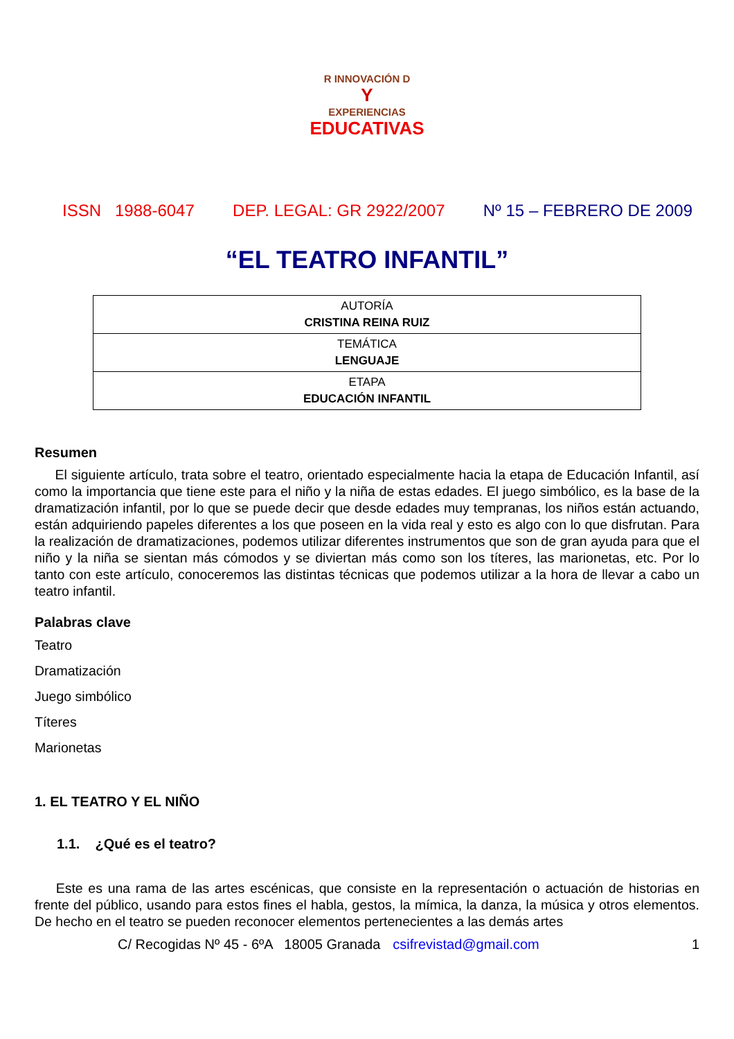R INNOVACIÓN D
Y
EXPERIENCIAS
EDUCATIVAS
ISSN 1988-6047 DEP. LEGAL: GR 2922/2007 Nº 15 – FEBRERO DE 2009
“EL TEATRO INFANTIL”
| AUTORÍA CRISTINA REINA RUIZ |
| TEMÁTICA LENGUAJE |
| ETAPA EDUCACIÓN INFANTIL |
Resumen
El siguiente artículo, trata sobre el teatro, orientado especialmente hacia la etapa de Educación Infantil, así como la importancia que tiene este para el niño y la niña de estas edades. El juego simbólico, es la base de la dramatización infantil, por lo que se puede decir que desde edades muy tempranas, los niños están actuando, están adquiriendo papeles diferentes a los que poseen en la vida real y esto es algo con lo que disfrutan. Para la realización de dramatizaciones, podemos utilizar diferentes instrumentos que son de gran ayuda para que el niño y la niña se sientan más cómodos y se diviertan más como son los títeres, las marionetas, etc. Por lo tanto con este artículo, conoceremos las distintas técnicas que podemos utilizar a la hora de llevar a cabo un teatro infantil.
Palabras clave
Teatro
Dramatización
Juego simbólico
Títeres
Marionetas
1. EL TEATRO Y EL NIÑO
1.1. ¿Qué es el teatro?
Este es una rama de las artes escénicas, que consiste en la representación o actuación de historias en frente del público, usando para estos fines el habla, gestos, la mímica, la danza, la música y otros elementos. De hecho en el teatro se pueden reconocer elementos pertenecientes a las demás artes
C/ Recogidas Nº 45 - 6ºA 18005 Granada csifrevistad@gmail.com 1